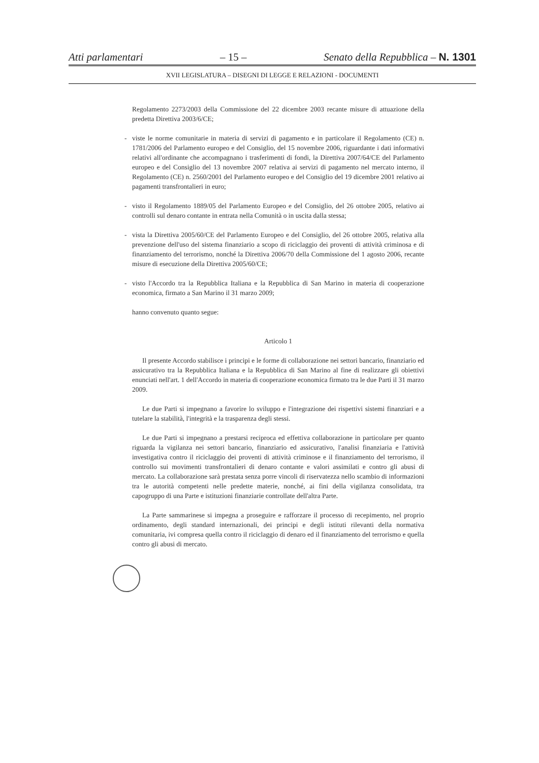Atti parlamentari – 15 – Senato della Repubblica – N. 1301
XVII LEGISLATURA – DISEGNI DI LEGGE E RELAZIONI - DOCUMENTI
Regolamento 2273/2003 della Commissione del 22 dicembre 2003 recante misure di attuazione della predetta Direttiva 2003/6/CE;
- viste le norme comunitarie in materia di servizi di pagamento e in particolare il Regolamento (CE) n. 1781/2006 del Parlamento europeo e del Consiglio, del 15 novembre 2006, riguardante i dati informativi relativi all'ordinante che accompagnano i trasferimenti di fondi, la Direttiva 2007/64/CE del Parlamento europeo e del Consiglio del 13 novembre 2007 relativa ai servizi di pagamento nel mercato interno, il Regolamento (CE) n. 2560/2001 del Parlamento europeo e del Consiglio del 19 dicembre 2001 relativo ai pagamenti transfrontalieri in euro;
- visto il Regolamento 1889/05 del Parlamento Europeo e del Consiglio, del 26 ottobre 2005, relativo ai controlli sul denaro contante in entrata nella Comunità o in uscita dalla stessa;
- vista la Direttiva 2005/60/CE del Parlamento Europeo e del Consiglio, del 26 ottobre 2005, relativa alla prevenzione dell'uso del sistema finanziario a scopo di riciclaggio dei proventi di attività criminosa e di finanziamento del terrorismo, nonché la Direttiva 2006/70 della Commissione del 1 agosto 2006, recante misure di esecuzione della Direttiva 2005/60/CE;
- visto l'Accordo tra la Repubblica Italiana e la Repubblica di San Marino in materia di cooperazione economica, firmato a San Marino il 31 marzo 2009;
hanno convenuto quanto segue:
Articolo 1
Il presente Accordo stabilisce i principi e le forme di collaborazione nei settori bancario, finanziario ed assicurativo tra la Repubblica Italiana e la Repubblica di San Marino al fine di realizzare gli obiettivi enunciati nell'art. 1 dell'Accordo in materia di cooperazione economica firmato tra le due Parti il 31 marzo 2009.
Le due Parti si impegnano a favorire lo sviluppo e l'integrazione dei rispettivi sistemi finanziari e a tutelare la stabilità, l'integrità e la trasparenza degli stessi.
Le due Parti si impegnano a prestarsi reciproca ed effettiva collaborazione in particolare per quanto riguarda la vigilanza nei settori bancario, finanziario ed assicurativo, l'analisi finanziaria e l'attività investigativa contro il riciclaggio dei proventi di attività criminose e il finanziamento del terrorismo, il controllo sui movimenti transfrontalieri di denaro contante e valori assimilati e contro gli abusi di mercato. La collaborazione sarà prestata senza porre vincoli di riservatezza nello scambio di informazioni tra le autorità competenti nelle predette materie, nonché, ai fini della vigilanza consolidata, tra capogruppo di una Parte e istituzioni finanziarie controllate dell'altra Parte.
La Parte sammarinese si impegna a proseguire e rafforzare il processo di recepimento, nel proprio ordinamento, degli standard internazionali, dei principi e degli istituti rilevanti della normativa comunitaria, ivi compresa quella contro il riciclaggio di denaro ed il finanziamento del terrorismo e quella contro gli abusi di mercato.